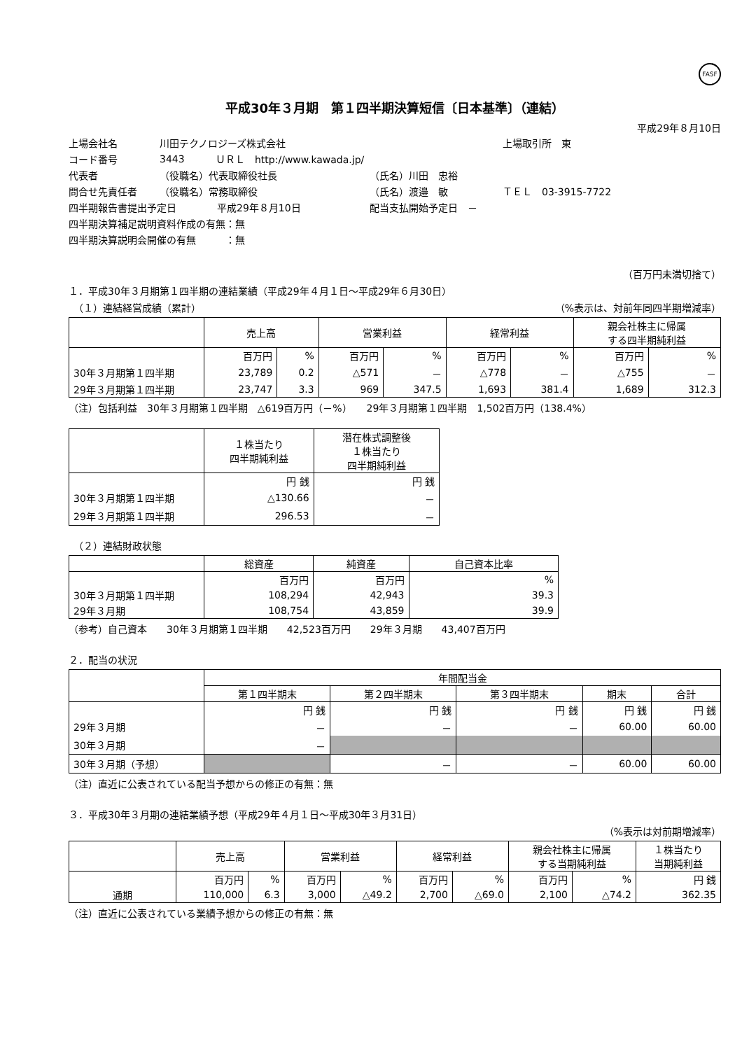FASF
平成30年３月期　第１四半期決算短信〔日本基準〕（連結）
平成29年８月10日
上場会社名 川田テクノロジーズ株式会社 上場取引所　東
コード番号 3443 ＵＲＬ　http://www.kawada.jp/
代表者 （役職名）代表取締役社長 （氏名）川田　忠裕
問合せ先責任者 （役職名）常務取締役 （氏名）渡邉　敏 ＴＥＬ　03-3915-7722
四半期報告書提出予定日 平成29年８月10日 配当支払開始予定日　－
四半期決算補足説明資料作成の有無：無
四半期決算説明会開催の有無　　　：無
（百万円未満切捨て）
１．平成30年３月期第１四半期の連結業績（平成29年４月１日～平成29年６月30日）
　（１）連結経営成績（累計） （%表示は、対前年同四半期増減率）
| | 売上高 | | 営業利益 | | 経常利益 | | 親会社株主に帰属 する四半期純利益 | |
| --- | --- | --- | --- | --- | --- | --- | --- | --- |
| | 百万円 | % | 百万円 | % | 百万円 | % | 百万円 | % |
| 30年３月期第１四半期 | 23,789 | 0.2 | △571 | － | △778 | － | △755 | － |
| 29年３月期第１四半期 | 23,747 | 3.3 | 969 | 347.5 | 1,693 | 381.4 | 1,689 | 312.3 |
（注）包括利益　30年３月期第１四半期　△619百万円（－%）　　29年３月期第１四半期　1,502百万円（138.4%）
| | １株当たり 四半期純利益 | 潜在株式調整後 １株当たり 四半期純利益 |
| --- | --- | --- |
| | 円 銭 | 円 銭 |
| 30年３月期第１四半期 | △130.66 | － |
| 29年３月期第１四半期 | 296.53 | － |
　（２）連結財政状態
| | 総資産 | 純資産 | 自己資本比率 |
| --- | --- | --- | --- |
| | 百万円 | 百万円 | % |
| 30年３月期第１四半期 | 108,294 | 42,943 | 39.3 |
| 29年３月期 | 108,754 | 43,859 | 39.9 |
（参考）自己資本　　30年３月期第１四半期　　42,523百万円　　29年３月期　　43,407百万円
２．配当の状況
| | 年間配当金 | | | | |
| --- | --- | --- | --- | --- | --- |
| | 第１四半期末 | 第２四半期末 | 第３四半期末 | 期末 | 合計 |
| | 円 銭 | 円 銭 | 円 銭 | 円 銭 | 円 銭 |
| 29年３月期 | － | － | － | 60.00 | 60.00 |
| 30年３月期 | － | | | | |
| 30年３月期（予想） | | － | － | 60.00 | 60.00 |
（注）直近に公表されている配当予想からの修正の有無：無
３．平成30年３月期の連結業績予想（平成29年４月１日～平成30年３月31日）
（%表示は対前期増減率）
| | 売上高 | | 営業利益 | | 経常利益 | | 親会社株主に帰属 する当期純利益 | | １株当たり 当期純利益 |
| --- | --- | --- | --- | --- | --- | --- | --- | --- | --- |
| | 百万円 | % | 百万円 | % | 百万円 | % | 百万円 | % | 円 銭 |
| 通期 | 110,000 | 6.3 | 3,000 | △49.2 | 2,700 | △69.0 | 2,100 | △74.2 | 362.35 |
（注）直近に公表されている業績予想からの修正の有無：無